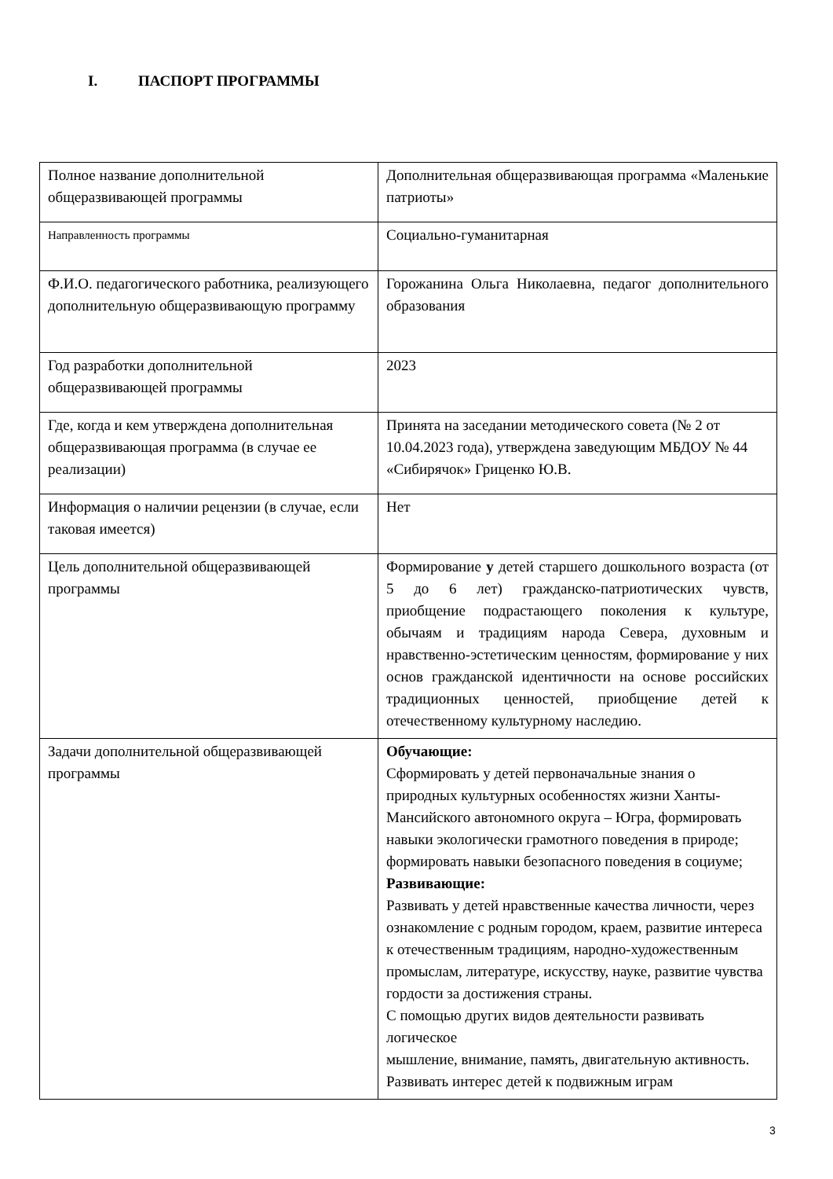I. ПАСПОРТ ПРОГРАММЫ
| Полное название дополнительной общеразвивающей программы | Дополнительная общеразвивающая программа «Маленькие патриоты» |
| Направленность программы | Социально-гуманитарная |
| Ф.И.О. педагогического работника, реализующего дополнительную общеразвивающую программу | Горожанина Ольга Николаевна, педагог дополнительного образования |
| Год разработки дополнительной общеразвивающей программы | 2023 |
| Где, когда и кем утверждена дополнительная общеразвивающая программа (в случае ее реализации) | Принята на заседании методического совета (№ 2 от 10.04.2023 года), утверждена заведующим МБДОУ № 44 «Сибирячок» Гриценко Ю.В. |
| Информация о наличии рецензии (в случае, если таковая имеется) | Нет |
| Цель дополнительной общеразвивающей программы | Формирование у детей старшего дошкольного возраста (от 5 до 6 лет) гражданско-патриотических чувств, приобщение подрастающего поколения к культуре, обычаям и традициям народа Севера, духовным и нравственно-эстетическим ценностям, формирование у них основ гражданской идентичности на основе российских традиционных ценностей, приобщение детей к отечественному культурному наследию. |
| Задачи дополнительной общеразвивающей программы | Обучающие: Сформировать у детей первоначальные знания о природных культурных особенностях жизни Ханты-Мансийского автономного округа – Югра, формировать навыки экологически грамотного поведения в природе; формировать навыки безопасного поведения в социуме; Развивающие: Развивать у детей нравственные качества личности, через ознакомление с родным городом, краем, развитие интереса к отечественным традициям, народно-художественным промыслам, литературе, искусству, науке, развитие чувства гордости за достижения страны. С помощью других видов деятельности развивать логическое мышление, внимание, память, двигательную активность. Развивать интерес детей к подвижным играм |
3